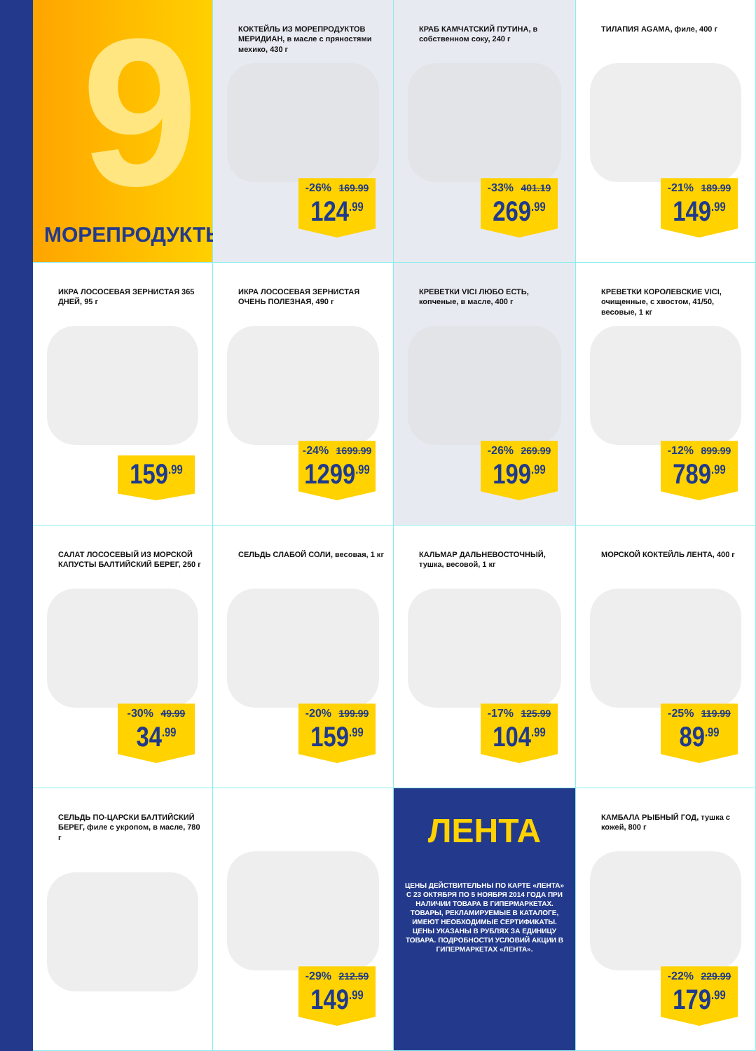9
МОРЕПРОДУКТЫ
КОКТЕЙЛЬ ИЗ МОРЕПРОДУКТОВ МЕРИДИАН, в масле с пряностями мехико, 430 г
-26% 169.99
124<sup>.99</sup>
КРАБ КАМЧАТСКИЙ ПУТИНА, в собственном соку, 240 г
-33% 401.19
269<sup>.99</sup>
ТИЛАПИЯ AGAMA, филе, 400 г
-21% 189.99
149<sup>.99</sup>
ИКРА ЛОСОСЕВАЯ ЗЕРНИСТАЯ 365 ДНЕЙ, 95 г
159<sup>.99</sup>
ИКРА ЛОСОСЕВАЯ ЗЕРНИСТАЯ ОЧЕНЬ ПОЛЕЗНАЯ, 490 г
-24% 1699.99
1299<sup>.99</sup>
КРЕВЕТКИ VICI ЛЮБО ЕСТЬ, копченые, в масле, 400 г
-26% 269.99
199<sup>.99</sup>
КРЕВЕТКИ КОРОЛЕВСКИЕ VICI, очищенные, с хвостом, 41/50, весовые, 1 кг
-12% 899.99
789<sup>.99</sup>
САЛАТ ЛОСОСЕВЫЙ ИЗ МОРСКОЙ КАПУСТЫ БАЛТИЙСКИЙ БЕРЕГ, 250 г
-30% 49.99
34<sup>.99</sup>
СЕЛЬДЬ СЛАБОЙ СОЛИ, весовая, 1 кг
-20% 199.99
159<sup>.99</sup>
КАЛЬМАР ДАЛЬНЕВОСТОЧНЫЙ, тушка, весовой, 1 кг
-17% 125.99
104<sup>.99</sup>
МОРСКОЙ КОКТЕЙЛЬ ЛЕНТА, 400 г
-25% 119.99
89<sup>.99</sup>
СЕЛЬДЬ ПО-ЦАРСКИ БАЛТИЙСКИЙ БЕРЕГ, филе с укропом, в масле, 780 г
-29% 212.59
149<sup>.99</sup>
ЛЕНТА
ЦЕНЫ ДЕЙСТВИТЕЛЬНЫ ПО КАРТЕ «ЛЕНТА» С 23 ОКТЯБРЯ ПО 5 НОЯБРЯ 2014 ГОДА ПРИ НАЛИЧИИ ТОВАРА В ГИПЕРМАРКЕТАХ. ТОВАРЫ, РЕКЛАМИРУЕМЫЕ В КАТАЛОГЕ, ИМЕЮТ НЕОБХОДИМЫЕ СЕРТИФИКАТЫ. ЦЕНЫ УКАЗАНЫ В РУБЛЯХ ЗА ЕДИНИЦУ ТОВАРА. ПОДРОБНОСТИ УСЛОВИЙ АКЦИИ В ГИПЕРМАРКЕТАХ «ЛЕНТА».
КАМБАЛА РЫБНЫЙ ГОД, тушка с кожей, 800 г
-22% 229.99
179<sup>.99</sup>